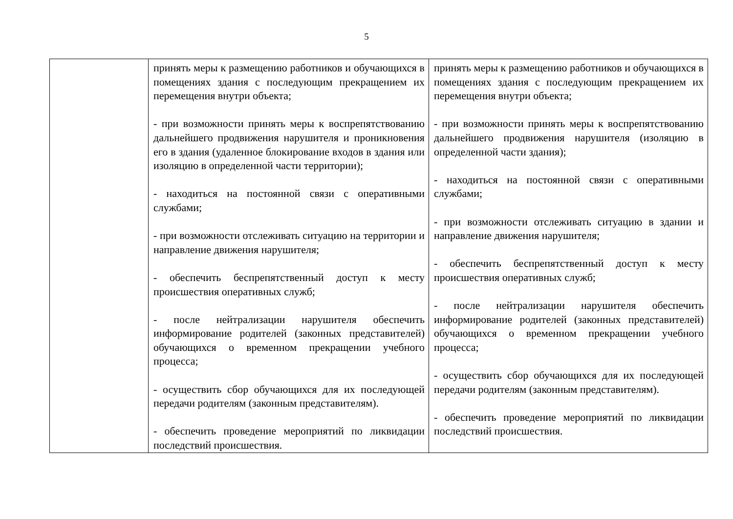5
| | принять меры к размещению работников и обучающихся в помещениях здания с последующим прекращением их перемещения внутри объекта; - при возможности принять меры к воспрепятствованию дальнейшего продвижения нарушителя и проникновения его в здания (удаленное блокирование входов в здания или изоляцию в определенной части территории); - находиться на постоянной связи с оперативными службами; - при возможности отслеживать ситуацию на территории и направление движения нарушителя; - обеспечить беспрепятственный доступ к месту происшествия оперативных служб; - после нейтрализации нарушителя обеспечить информирование родителей (законных представителей) обучающихся о временном прекращении учебного процесса; - осуществить сбор обучающихся для их последующей передачи родителям (законным представителям). - обеспечить проведение мероприятий по ликвидации последствий происшествия. | принять меры к размещению работников и обучающихся в помещениях здания с последующим прекращением их перемещения внутри объекта; - при возможности принять меры к воспрепятствованию дальнейшего продвижения нарушителя (изоляцию в определенной части здания); - находиться на постоянной связи с оперативными службами; - при возможности отслеживать ситуацию в здании и направление движения нарушителя; - обеспечить беспрепятственный доступ к месту происшествия оперативных служб; - после нейтрализации нарушителя обеспечить информирование родителей (законных представителей) обучающихся о временном прекращении учебного процесса; - осуществить сбор обучающихся для их последующей передачи родителям (законным представителям). - обеспечить проведение мероприятий по ликвидации последствий происшествия. |